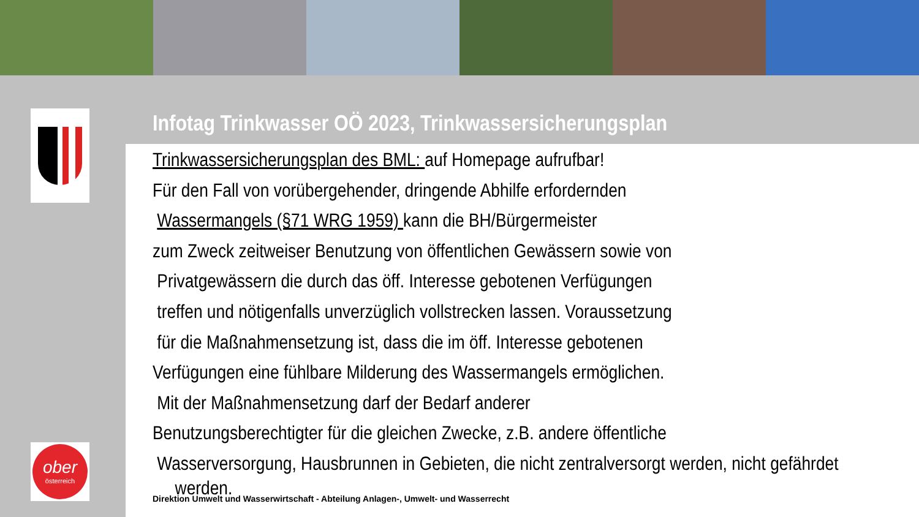ober
österreich
Infotag Trinkwasser OÖ 2023, Trinkwassersicherungsplan
Trinkwassersicherungsplan des BML: auf Homepage aufrufbar!
Für den Fall von vorübergehender, dringende Abhilfe erfordernden
Wassermangels (§71 WRG 1959) kann die BH/Bürgermeister
zum Zweck zeitweiser Benutzung von öffentlichen Gewässern sowie von
Privatgewässern die durch das öff. Interesse gebotenen Verfügungen
treffen und nötigenfalls unverzüglich vollstrecken lassen. Voraussetzung
für die Maßnahmensetzung ist, dass die im öff. Interesse gebotenen
Verfügungen eine fühlbare Milderung des Wassermangels ermöglichen.
Mit der Maßnahmensetzung darf der Bedarf anderer
Benutzungsberechtigter für die gleichen Zwecke, z.B. andere öffentliche
Wasserversorgung, Hausbrunnen in Gebieten, die nicht zentralversorgt werden, nicht gefährdet
werden.
Direktion Umwelt und Wasserwirtschaft - Abteilung Anlagen-, Umwelt- und Wasserrecht